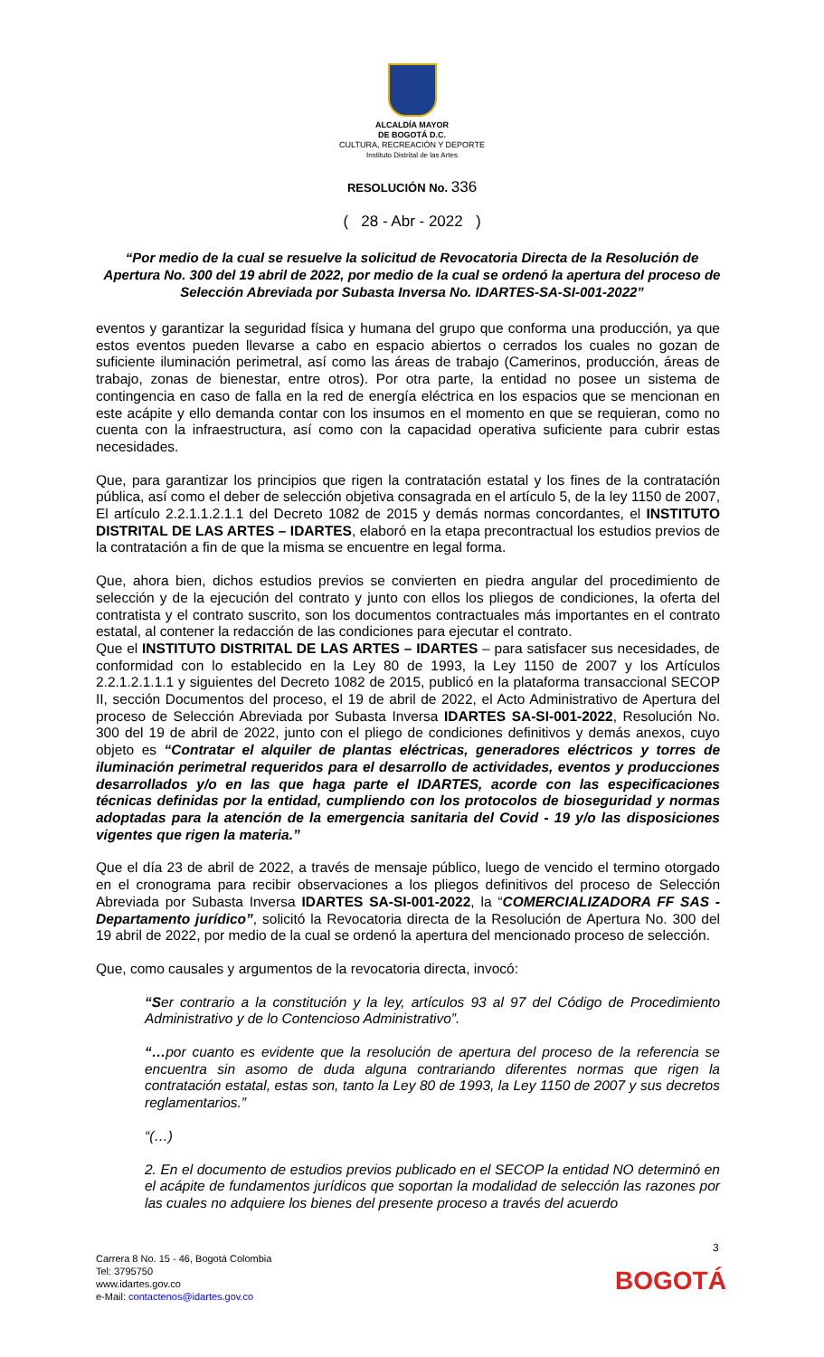ALCALDÍA MAYOR
DE BOGOTÁ D.C.
CULTURA, RECREACIÓN Y DEPORTE
Instituto Distrital de las Artes
RESOLUCIÓN No. 336
( 28 - Abr - 2022 )
“Por medio de la cual se resuelve la solicitud de Revocatoria Directa de la Resolución de Apertura No. 300 del 19 abril de 2022, por medio de la cual se ordenó la apertura del proceso de Selección Abreviada por Subasta Inversa No. IDARTES-SA-SI-001-2022”
eventos y garantizar la seguridad física y humana del grupo que conforma una producción, ya que estos eventos pueden llevarse a cabo en espacio abiertos o cerrados los cuales no gozan de suficiente iluminación perimetral, así como las áreas de trabajo (Camerinos, producción, áreas de trabajo, zonas de bienestar, entre otros). Por otra parte, la entidad no posee un sistema de contingencia en caso de falla en la red de energía eléctrica en los espacios que se mencionan en este acápite y ello demanda contar con los insumos en el momento en que se requieran, como no cuenta con la infraestructura, así como con la capacidad operativa suficiente para cubrir estas necesidades.
Que, para garantizar los principios que rigen la contratación estatal y los fines de la contratación pública, así como el deber de selección objetiva consagrada en el artículo 5, de la ley 1150 de 2007, El artículo 2.2.1.1.2.1.1 del Decreto 1082 de 2015 y demás normas concordantes, el INSTITUTO DISTRITAL DE LAS ARTES – IDARTES, elaboró en la etapa precontractual los estudios previos de la contratación a fin de que la misma se encuentre en legal forma.
Que, ahora bien, dichos estudios previos se convierten en piedra angular del procedimiento de selección y de la ejecución del contrato y junto con ellos los pliegos de condiciones, la oferta del contratista y el contrato suscrito, son los documentos contractuales más importantes en el contrato estatal, al contener la redacción de las condiciones para ejecutar el contrato.
Que el INSTITUTO DISTRITAL DE LAS ARTES – IDARTES – para satisfacer sus necesidades, de conformidad con lo establecido en la Ley 80 de 1993, la Ley 1150 de 2007 y los Artículos 2.2.1.2.1.1.1 y siguientes del Decreto 1082 de 2015, publicó en la plataforma transaccional SECOP II, sección Documentos del proceso, el 19 de abril de 2022, el Acto Administrativo de Apertura del proceso de Selección Abreviada por Subasta Inversa IDARTES SA-SI-001-2022, Resolución No. 300 del 19 de abril de 2022, junto con el pliego de condiciones definitivos y demás anexos, cuyo objeto es “Contratar el alquiler de plantas eléctricas, generadores eléctricos y torres de iluminación perimetral requeridos para el desarrollo de actividades, eventos y producciones desarrollados y/o en las que haga parte el IDARTES, acorde con las especificaciones técnicas definidas por la entidad, cumpliendo con los protocolos de bioseguridad y normas adoptadas para la atención de la emergencia sanitaria del Covid - 19 y/o las disposiciones vigentes que rigen la materia.”
Que el día 23 de abril de 2022, a través de mensaje público, luego de vencido el termino otorgado en el cronograma para recibir observaciones a los pliegos definitivos del proceso de Selección Abreviada por Subasta Inversa IDARTES SA-SI-001-2022, la “COMERCIALIZADORA FF SAS - Departamento jurídico”, solicitó la Revocatoria directa de la Resolución de Apertura No. 300 del 19 abril de 2022, por medio de la cual se ordenó la apertura del mencionado proceso de selección.
Que, como causales y argumentos de la revocatoria directa, invocó:
“Ser contrario a la constitución y la ley, artículos 93 al 97 del Código de Procedimiento Administrativo y de lo Contencioso Administrativo”.
“…por cuanto es evidente que la resolución de apertura del proceso de la referencia se encuentra sin asomo de duda alguna contrariando diferentes normas que rigen la contratación estatal, estas son, tanto la Ley 80 de 1993, la Ley 1150 de 2007 y sus decretos reglamentarios.”
“(…)
2. En el documento de estudios previos publicado en el SECOP la entidad NO determinó en el acápite de fundamentos jurídicos que soportan la modalidad de selección las razones por las cuales no adquiere los bienes del presente proceso a través del acuerdo
3
Carrera 8 No. 15 - 46, Bogotá Colombia
Tel: 3795750
www.idartes.gov.co
e-Mail: contactenos@idartes.gov.co
BOGOTÁ